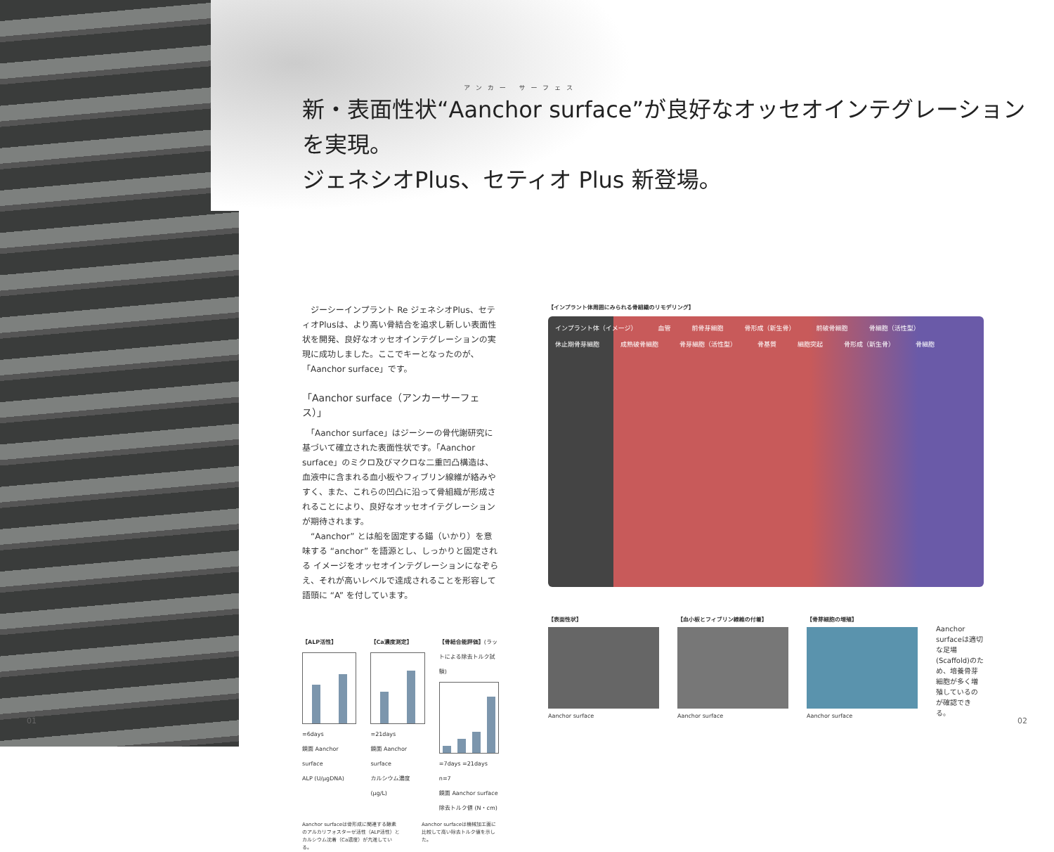アンカー サーフェス
新・表面性状“Aanchor surface”が良好なオッセオインテグレーションを実現。
ジェネシオPlus、セティオ Plus 新登場。
　ジーシーインプラント Re ジェネシオPlus、セティオPlusは、より高い骨結合を追求し新しい表面性状を開発、良好なオッセオインテグレーションの実現に成功しました。ここでキーとなったのが、「Aanchor surface」です。
「Aanchor surface（アンカーサーフェス）」
　「Aanchor surface」はジーシーの骨代謝研究に基づいて確立された表面性状です。「Aanchor surface」のミクロ及びマクロな二重凹凸構造は、血液中に含まれる血小板やフィブリン線維が絡みやすく、また、これらの凹凸に沿って骨組織が形成されることにより、良好なオッセオイテグレーションが期待されます。
　“Aanchor” とは船を固定する錨（いかり）を意味する “anchor” を語源とし、しっかりと固定される イメージをオッセオインテグレーションになぞらえ、それが高いレベルで達成されることを形容して語頭に “A” を付しています。
【ALP活性】
=6days
鏡面 Aanchor surface
ALP (U/μgDNA)
【Ca濃度測定】
=21days
鏡面 Aanchor surface
カルシウム濃度 (μg/L)
【骨結合能評価】(ラットによる除去トルク試験)
=7days =21days n=7
鏡面 Aanchor surface
除去トルク値 (N・cm)
Aanchor surfaceは骨形成に関連する酵素のアルカリフォスターゼ活性（ALP活性）とカルシウム沈着（Ca濃度）が亢進している。
Aanchor surfaceは機械加工面に比較して高い除去トルク値を示した。
【インプラント体周囲にみられる骨組織のリモデリング】
インプラント体（イメージ） 血管 前骨芽細胞 骨形成（新生骨） 前破骨細胞 骨細胞（活性型） 休止期骨芽細胞 成熟破骨細胞 骨芽細胞（活性型） 骨基質 細胞突起 骨形成（新生骨） 骨細胞
【表面性状】
Aanchor surface
【血小板とフィブリン線維の付着】
Aanchor surface
【骨芽細胞の増殖】
Aanchor surface
Aanchor surfaceは適切な足場(Scaffold)のため、培養骨芽細胞が多く増殖しているのが確認できる。
01 02